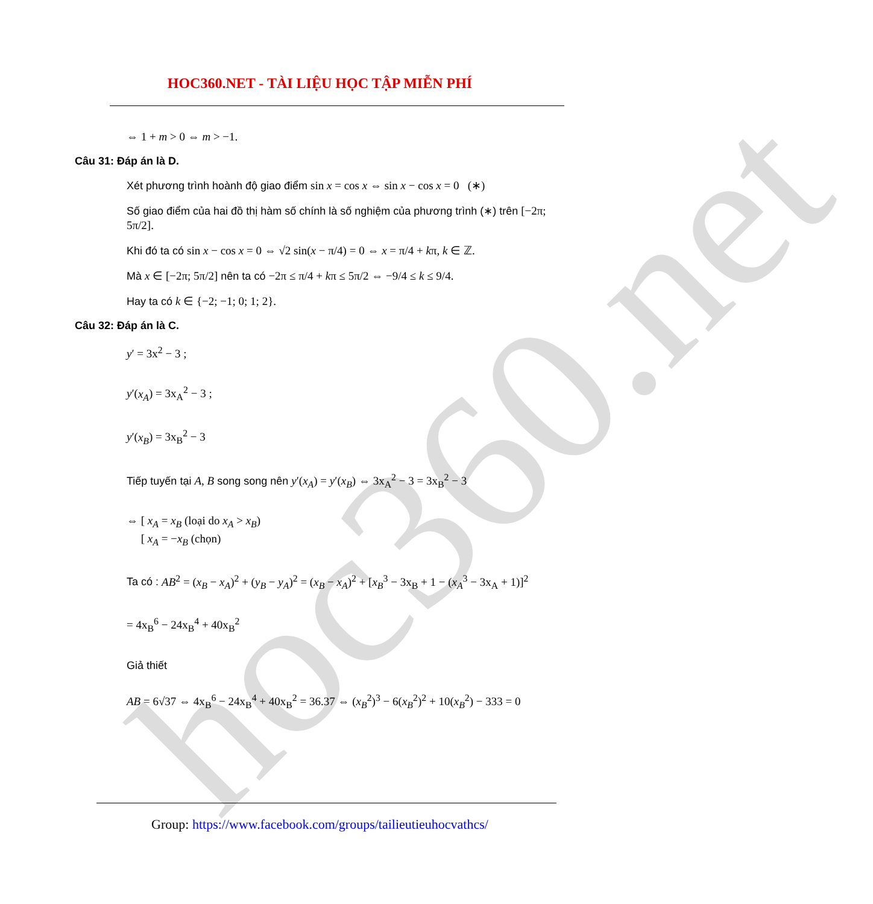hoc360.net
HOC360.NET - TÀI LIỆU HỌC TẬP MIỄN PHÍ
⇔ 1 + m > 0 ⇔ m > −1.
Câu 31: Đáp án là D.
Xét phương trình hoành độ giao điểm sin x = cos x ⇔ sin x − cos x = 0 (∗)
Số giao điểm của hai đồ thị hàm số chính là số nghiệm của phương trình (∗) trên [−2π; 5π/2].
Khi đó ta có sin x − cos x = 0 ⇔ √2 sin(x − π/4) = 0 ⇔ x = π/4 + kπ, k ∈ ℤ.
Mà x ∈ [−2π; 5π/2] nên ta có −2π ≤ π/4 + kπ ≤ 5π/2 ⇔ −9/4 ≤ k ≤ 9/4.
Hay ta có k ∈ {−2; −1; 0; 1; 2}.
Câu 32: Đáp án là C.
y′ = 3x<sup>2</sup> − 3 ;
y′(x<sub>A</sub>) = 3x<sub>A</sub><sup>2</sup> − 3 ;
y′(x<sub>B</sub>) = 3x<sub>B</sub><sup>2</sup> − 3
Tiếp tuyến tại A, B song song nên y′(x<sub>A</sub>) = y′(x<sub>B</sub>) ⇔ 3x<sub>A</sub><sup>2</sup> − 3 = 3x<sub>B</sub><sup>2</sup> − 3
⇔ [ x<sub>A</sub> = x<sub>B</sub> (loại do x<sub>A</sub> > x<sub>B</sub>)
[ x<sub>A</sub> = −x<sub>B</sub> (chọn)
Ta có : AB<sup>2</sup> = (x<sub>B</sub> − x<sub>A</sub>)<sup>2</sup> + (y<sub>B</sub> − y<sub>A</sub>)<sup>2</sup> = (x<sub>B</sub> − x<sub>A</sub>)<sup>2</sup> + [x<sub>B</sub><sup>3</sup> − 3x<sub>B</sub> + 1 − (x<sub>A</sub><sup>3</sup> − 3x<sub>A</sub> + 1)]<sup>2</sup>
= 4x<sub>B</sub><sup>6</sup> − 24x<sub>B</sub><sup>4</sup> + 40x<sub>B</sub><sup>2</sup>
Giả thiết
AB = 6√37 ⇔ 4x<sub>B</sub><sup>6</sup> − 24x<sub>B</sub><sup>4</sup> + 40x<sub>B</sub><sup>2</sup> = 36.37 ⇔ (x<sub>B</sub><sup>2</sup>)<sup>3</sup> − 6(x<sub>B</sub><sup>2</sup>)<sup>2</sup> + 10(x<sub>B</sub><sup>2</sup>) − 333 = 0
Group: https://www.facebook.com/groups/tailieutieuhocvathcs/